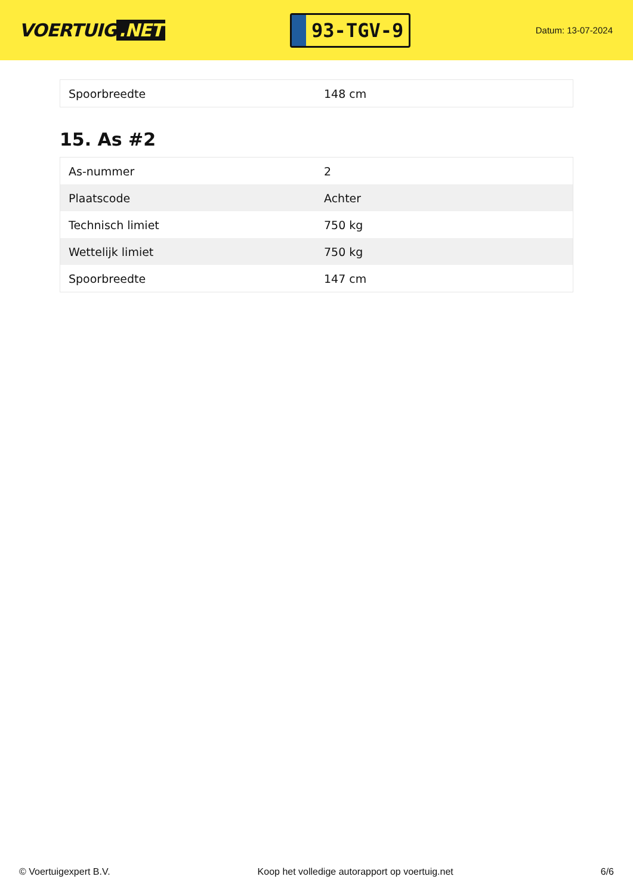VOERTUIG.NET
93-TGV-9
Datum: 13-07-2024
| Spoorbreedte | 148 cm |
15. As #2
| As-nummer | 2 |
| Plaatscode | Achter |
| Technisch limiet | 750 kg |
| Wettelijk limiet | 750 kg |
| Spoorbreedte | 147 cm |
© Voertuigexpert B.V. Koop het volledige autorapport op voertuig.net 6/6